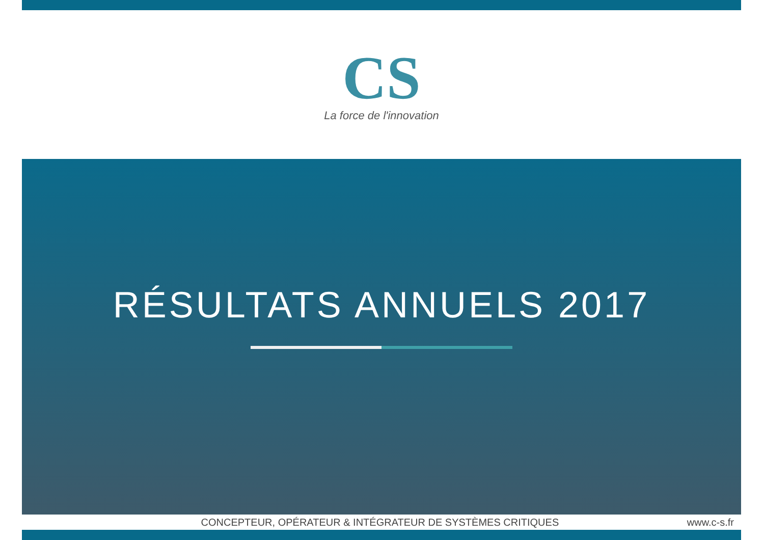CS
La force de l'innovation
RÉSULTATS ANNUELS 2017
CONCEPTEUR, OPÉRATEUR & INTÉGRATEUR DE SYSTÈMES CRITIQUES
www.c-s.fr